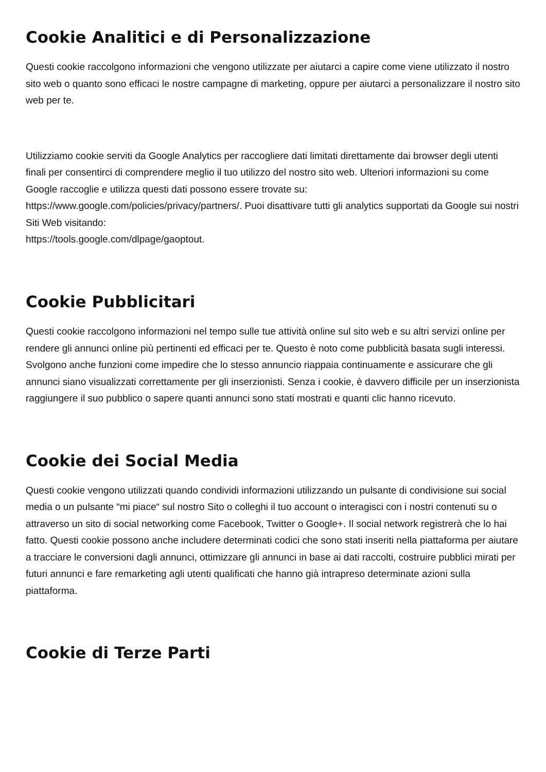Cookie Analitici e di Personalizzazione
Questi cookie raccolgono informazioni che vengono utilizzate per aiutarci a capire come viene utilizzato il nostro sito web o quanto sono efficaci le nostre campagne di marketing, oppure per aiutarci a personalizzare il nostro sito web per te.
Utilizziamo cookie serviti da Google Analytics per raccogliere dati limitati direttamente dai browser degli utenti finali per consentirci di comprendere meglio il tuo utilizzo del nostro sito web. Ulteriori informazioni su come Google raccoglie e utilizza questi dati possono essere trovate su: https://www.google.com/policies/privacy/partners/. Puoi disattivare tutti gli analytics supportati da Google sui nostri Siti Web visitando:
https://tools.google.com/dlpage/gaoptout.
Cookie Pubblicitari
Questi cookie raccolgono informazioni nel tempo sulle tue attività online sul sito web e su altri servizi online per rendere gli annunci online più pertinenti ed efficaci per te. Questo è noto come pubblicità basata sugli interessi. Svolgono anche funzioni come impedire che lo stesso annuncio riappaia continuamente e assicurare che gli annunci siano visualizzati correttamente per gli inserzionisti. Senza i cookie, è davvero difficile per un inserzionista raggiungere il suo pubblico o sapere quanti annunci sono stati mostrati e quanti clic hanno ricevuto.
Cookie dei Social Media
Questi cookie vengono utilizzati quando condividi informazioni utilizzando un pulsante di condivisione sui social media o un pulsante “mi piace“ sul nostro Sito o colleghi il tuo account o interagisci con i nostri contenuti su o attraverso un sito di social networking come Facebook, Twitter o Google+. Il social network registrerà che lo hai fatto. Questi cookie possono anche includere determinati codici che sono stati inseriti nella piattaforma per aiutare a tracciare le conversioni dagli annunci, ottimizzare gli annunci in base ai dati raccolti, costruire pubblici mirati per futuri annunci e fare remarketing agli utenti qualificati che hanno già intrapreso determinate azioni sulla piattaforma.
Cookie di Terze Parti